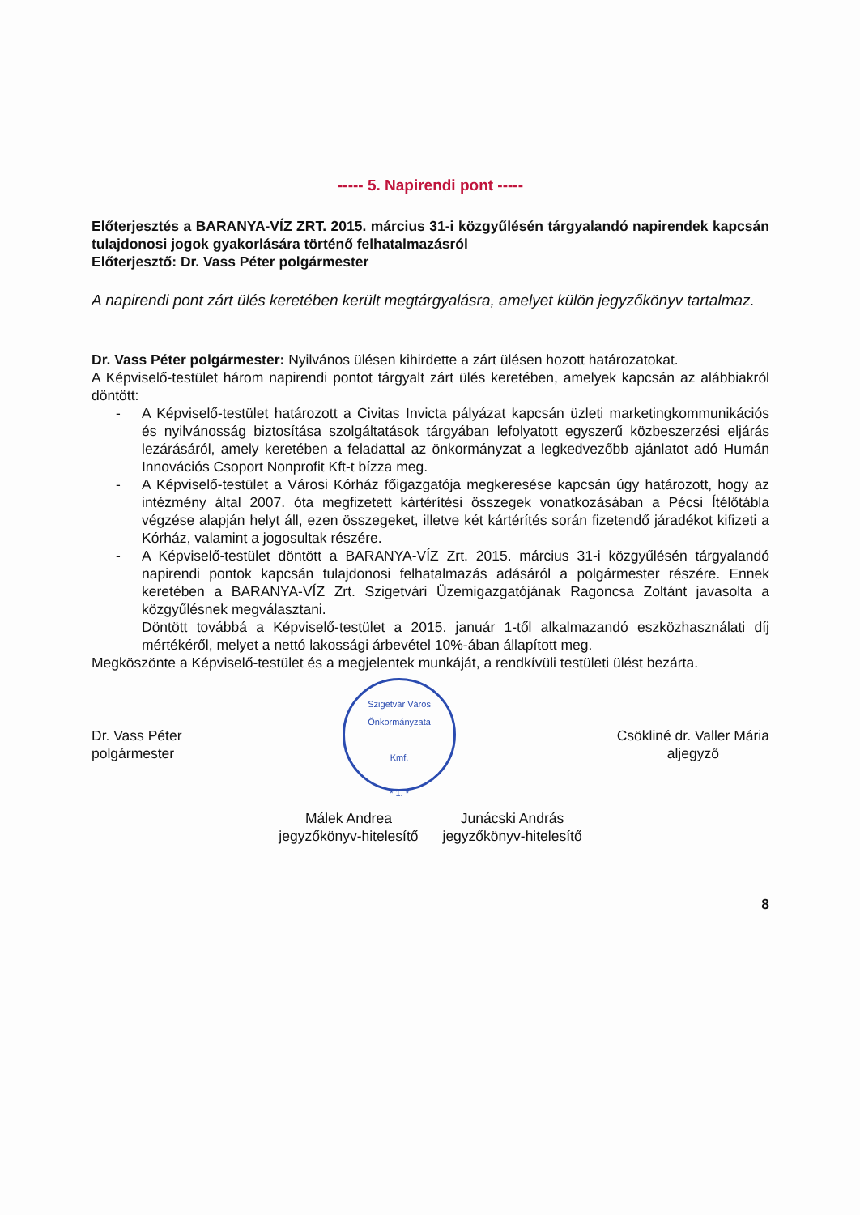----- 5. Napirendi pont -----
Előterjesztés a BARANYA-VÍZ ZRT. 2015. március 31-i közgyűlésén tárgyalandó napirendek kapcsán tulajdonosi jogok gyakorlására történő felhatalmazásról
Előterjesztő: Dr. Vass Péter polgármester
A napirendi pont zárt ülés keretében került megtárgyalásra, amelyet külön jegyzőkönyv tartalmaz.
Dr. Vass Péter polgármester: Nyilvános ülésen kihirdette a zárt ülésen hozott határozatokat.
A Képviselő-testület három napirendi pontot tárgyalt zárt ülés keretében, amelyek kapcsán az alábbiakról döntött:
- A Képviselő-testület határozott a Civitas Invicta pályázat kapcsán üzleti marketingkommunikációs és nyilvánosság biztosítása szolgáltatások tárgyában lefolyatott egyszerű közbeszerzési eljárás lezárásáról, amely keretében a feladattal az önkormányzat a legkedvezőbb ajánlatot adó Humán Innovációs Csoport Nonprofit Kft-t bízza meg.
- A Képviselő-testület a Városi Kórház főigazgatója megkeresése kapcsán úgy határozott, hogy az intézmény által 2007. óta megfizetett kártérítési összegek vonatkozásában a Pécsi Ítélőtábla végzése alapján helyt áll, ezen összegeket, illetve két kártérítés során fizetendő járadékot kifizeti a Kórház, valamint a jogosultak részére.
- A Képviselő-testület döntött a BARANYA-VÍZ Zrt. 2015. március 31-i közgyűlésén tárgyalandó napirendi pontok kapcsán tulajdonosi felhatalmazás adásáról a polgármester részére. Ennek keretében a BARANYA-VÍZ Zrt. Szigetvári Üzemigazgatójának Ragoncsa Zoltánt javasolta a közgyűlésnek megválasztani.
Döntött továbbá a Képviselő-testület a 2015. január 1-től alkalmazandó eszközhasználati díj mértékéről, melyet a nettó lakossági árbevétel 10%-ában állapított meg.
Megköszönte a Képviselő-testület és a megjelentek munkáját, a rendkívüli testületi ülést bezárta.
Dr. Vass Péter
polgármester
Szigetvár Város Önkormányzata
Kmf.
* 1. *
Csökliné dr. Valler Mária
aljegyző
Málek Andrea
jegyzőkönyv-hitelesítő
Junácski András
jegyzőkönyv-hitelesítő
8